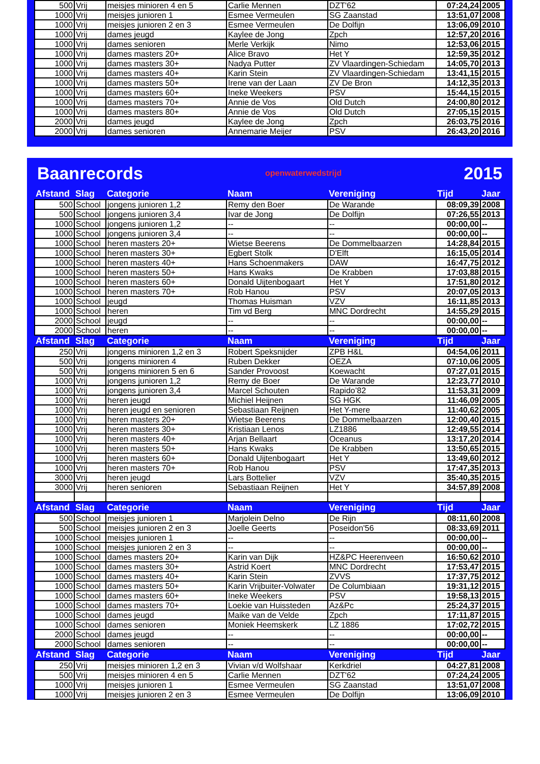| 500 | Vrij | meisjes minioren 4 en 5 | Carlie Mennen | DZT'62 | 07:24,24 | 2005 |
| 1000 | Vrij | meisjes junioren 1 | Esmee Vermeulen | SG Zaanstad | 13:51,07 | 2008 |
| 1000 | Vrij | meisjes junioren 2 en 3 | Esmee Vermeulen | De Dolfijn | 13:06,09 | 2010 |
| 1000 | Vrij | dames jeugd | Kaylee de Jong | Zpch | 12:57,20 | 2016 |
| 1000 | Vrij | dames senioren | Merle Verkijk | Nimo | 12:53,06 | 2015 |
| 1000 | Vrij | dames masters 20+ | Alice Bravo | Het Y | 12:59,35 | 2012 |
| 1000 | Vrij | dames masters 30+ | Nadya Putter | ZV Vlaardingen-Schiedam | 14:05,70 | 2013 |
| 1000 | Vrij | dames masters 40+ | Karin Stein | ZV Vlaardingen-Schiedam | 13:41,15 | 2015 |
| 1000 | Vrij | dames masters 50+ | Irene van der Laan | ZV De Bron | 14:12,35 | 2013 |
| 1000 | Vrij | dames masters 60+ | Ineke Weekers | PSV | 15:44,15 | 2015 |
| 1000 | Vrij | dames masters 70+ | Annie de Vos | Old Dutch | 24:00,80 | 2012 |
| 1000 | Vrij | dames masters 80+ | Annie de Vos | Old Dutch | 27:05,15 | 2015 |
| 2000 | Vrij | dames jeugd | Kaylee de Jong | Zpch | 26:03,75 | 2016 |
| 2000 | Vrij | dames senioren | Annemarie Meijer | PSV | 26:43,20 | 2016 |
Baanrecords openwaterwedstrijd 2015
| Afstand | Slag | Categorie | Naam | Vereniging | Tijd | Jaar |
| --- | --- | --- | --- | --- | --- | --- |
| 500 | School | jongens junioren 1,2 | Remy den Boer | De Warande | 08:09,39 | 2008 |
| 500 | School | jongens junioren 3,4 | Ivar de Jong | De Dolfijn | 07:26,55 | 2013 |
| 1000 | School | jongens junioren 1,2 | -- | -- | 00:00,00 | -- |
| 1000 | School | jongens junioren 3,4 | -- | -- | 00:00,00 | -- |
| 1000 | School | heren masters 20+ | Wietse Beerens | De Dommelbaarzen | 14:28,84 | 2015 |
| 1000 | School | heren masters 30+ | Egbert Stolk | D'Elft | 16:15,05 | 2014 |
| 1000 | School | heren masters 40+ | Hans Schoenmakers | DAW | 16:47,75 | 2012 |
| 1000 | School | heren masters 50+ | Hans Kwaks | De Krabben | 17:03,88 | 2015 |
| 1000 | School | heren masters 60+ | Donald Uijtenbogaart | Het Y | 17:51,80 | 2012 |
| 1000 | School | heren masters 70+ | Rob Hanou | PSV | 20:07,05 | 2013 |
| 1000 | School | jeugd | Thomas Huisman | VZV | 16:11,85 | 2013 |
| 1000 | School | heren | Tim vd Berg | MNC Dordrecht | 14:55,29 | 2015 |
| 2000 | School | jeugd | -- | -- | 00:00,00 | -- |
| 2000 | School | heren | -- | -- | 00:00,00 | -- |
| Afstand | Slag | Categorie | Naam | Vereniging | Tijd | Jaar |
| 250 | Vrij | jongens minioren 1,2 en 3 | Robert Speksnijder | ZPB H&L | 04:54,06 | 2011 |
| 500 | Vrij | jongens minioren 4 | Ruben Dekker | OEZA | 07:10,06 | 2005 |
| 500 | Vrij | jongens minioren 5 en 6 | Sander Provoost | Koewacht | 07:27,01 | 2015 |
| 1000 | Vrij | jongens junioren 1,2 | Remy de Boer | De Warande | 12:23,77 | 2010 |
| 1000 | Vrij | jongens junioren 3,4 | Marcel Schouten | Rapido’82 | 11:53,31 | 2009 |
| 1000 | Vrij | heren jeugd | Michiel Heijnen | SG HGK | 11:46,09 | 2005 |
| 1000 | Vrij | heren jeugd en senioren | Sebastiaan Reijnen | Het Y-mere | 11:40,62 | 2005 |
| 1000 | Vrij | heren masters 20+ | Wietse Beerens | De Dommelbaarzen | 12:00,40 | 2015 |
| 1000 | Vrij | heren masters 30+ | Kristiaan Lenos | LZ1886 | 12:49,55 | 2014 |
| 1000 | Vrij | heren masters 40+ | Arjan Bellaart | Oceanus | 13:17,20 | 2014 |
| 1000 | Vrij | heren masters 50+ | Hans Kwaks | De Krabben | 13:50,65 | 2015 |
| 1000 | Vrij | heren masters 60+ | Donald Uijtenbogaart | Het Y | 13:49,60 | 2012 |
| 1000 | Vrij | heren masters 70+ | Rob Hanou | PSV | 17:47,35 | 2013 |
| 3000 | Vrij | heren jeugd | Lars Bottelier | VZV | 35:40,35 | 2015 |
| 3000 | Vrij | heren senioren | Sebastiaan Reijnen | Het Y | 34:57,89 | 2008 |
| Afstand | Slag | Categorie | Naam | Vereniging | Tijd | Jaar |
| 500 | School | meisjes junioren 1 | Marjolein Delno | De Rijn | 08:11,60 | 2008 |
| 500 | School | meisjes junioren 2 en 3 | Joelle Geerts | Poseidon'56 | 08:33,69 | 2011 |
| 1000 | School | meisjes junioren 1 | -- | -- | 00:00,00 | -- |
| 1000 | School | meisjes junioren 2 en 3 | -- | -- | 00:00,00 | -- |
| 1000 | School | dames masters 20+ | Karin van Dijk | HZ&PC Heerenveen | 16:50,62 | 2010 |
| 1000 | School | dames masters 30+ | Astrid Koert | MNC Dordrecht | 17:53,47 | 2015 |
| 1000 | School | dames masters 40+ | Karin Stein | ZVVS | 17:37,75 | 2012 |
| 1000 | School | dames masters 50+ | Karin Vrijbuiter-Volwater | De Columbiaan | 19:31,12 | 2015 |
| 1000 | School | dames masters 60+ | Ineke Weekers | PSV | 19:58,13 | 2015 |
| 1000 | School | dames masters 70+ | Loekie van Huissteden | Az&Pc | 25:24,37 | 2015 |
| 1000 | School | dames jeugd | Maike van de Velde | Zpch | 17:11,87 | 2015 |
| 1000 | School | dames senioren | Moniek Heemskerk | LZ 1886 | 17:02,72 | 2015 |
| 2000 | School | dames jeugd | -- | -- | 00:00,00 | -- |
| 2000 | School | dames senioren | -- | -- | 00:00,00 | -- |
| Afstand | Slag | Categorie | Naam | Vereniging | Tijd | Jaar |
| 250 | Vrij | meisjes minioren 1,2 en 3 | Vivian v/d Wolfshaar | Kerkdriel | 04:27,81 | 2008 |
| 500 | Vrij | meisjes minioren 4 en 5 | Carlie Mennen | DZT'62 | 07:24,24 | 2005 |
| 1000 | Vrij | meisjes junioren 1 | Esmee Vermeulen | SG Zaanstad | 13:51,07 | 2008 |
| 1000 | Vrij | meisjes junioren 2 en 3 | Esmee Vermeulen | De Dolfijn | 13:06,09 | 2010 |